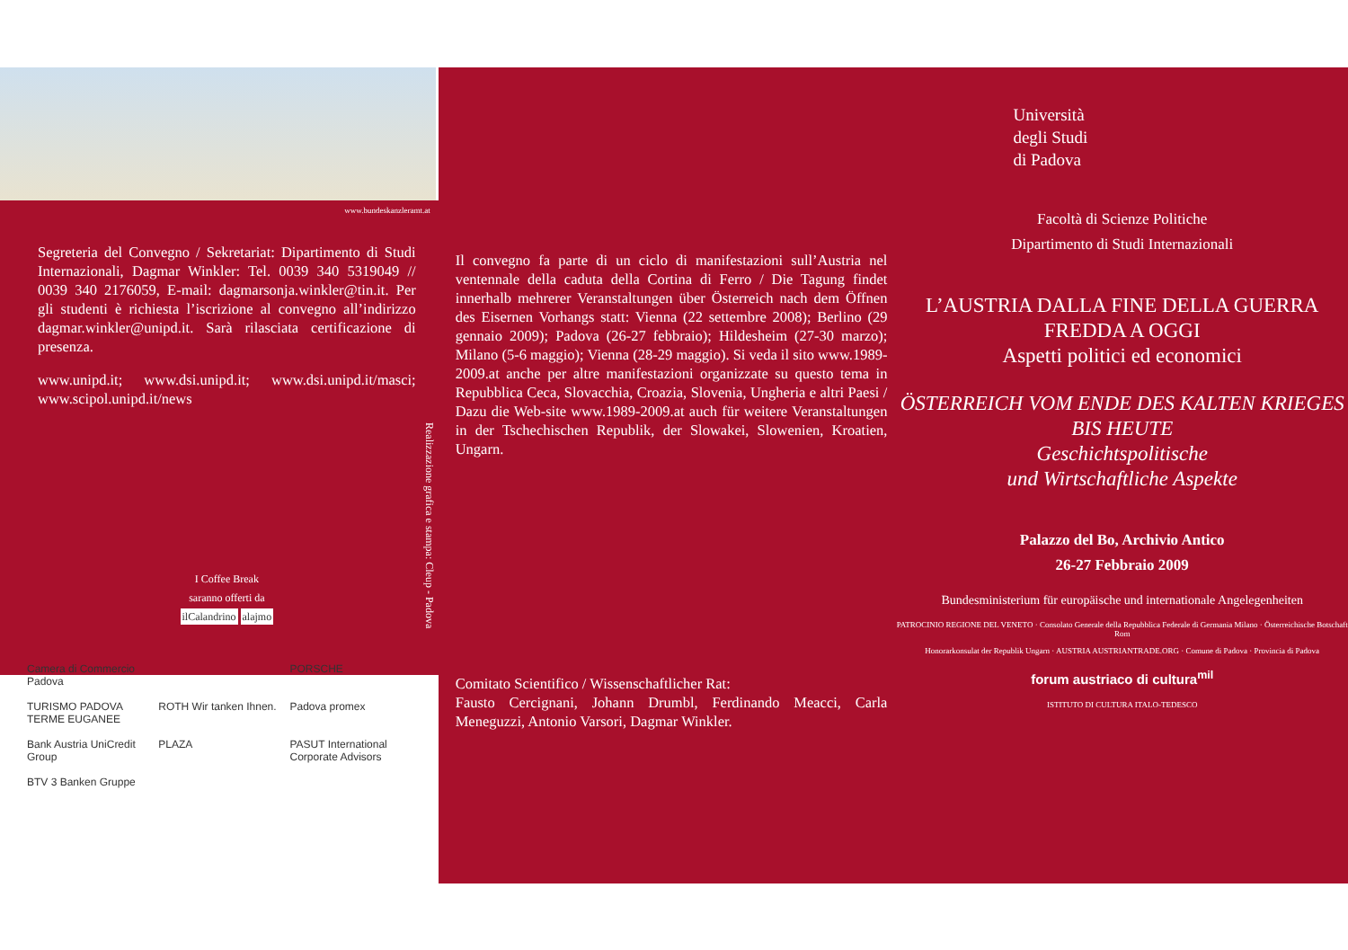www.bundeskanzleramt.at
Segreteria del Convegno / Sekretariat: Dipartimento di Studi Internazionali, Dagmar Winkler: Tel. 0039 340 5319049 // 0039 340 2176059, E-mail: dagmarsonja.winkler@tin.it. Per gli studenti è richiesta l’iscrizione al convegno all’indirizzo dagmar.winkler@unipd.it. Sarà rilasciata certificazione di presenza.
www.unipd.it; www.dsi.unipd.it; www.dsi.unipd.it/masci; www.scipol.unipd.it/news
I Coffee Break
saranno offerti da
ilCalandrino alajmo
Camera di Commercio Padova PORSCHE TURISMO PADOVA TERME EUGANEE ROTH Wir tanken Ihnen. Padova promex Bank Austria UniCredit Group PLAZA PASUT International Corporate Advisors BTV 3 Banken Gruppe
Realizzazione grafica e stampa: Cleup - Padova
Il convegno fa parte di un ciclo di manifestazioni sull’Austria nel ventennale della caduta della Cortina di Ferro / Die Tagung findet innerhalb mehrerer Veranstaltungen über Österreich nach dem Öffnen des Eisernen Vorhangs statt: Vienna (22 settembre 2008); Berlino (29 gennaio 2009); Padova (26-27 febbraio); Hildesheim (27-30 marzo); Milano (5-6 maggio); Vienna (28-29 maggio). Si veda il sito www.1989-2009.at anche per altre manifestazioni organizzate su questo tema in Repubblica Ceca, Slovacchia, Croazia, Slovenia, Ungheria e altri Paesi / Dazu die Web-site www.1989-2009.at auch für weitere Veranstaltungen in der Tschechischen Republik, der Slowakei, Slowenien, Kroatien, Ungarn.
Comitato Scientifico / Wissenschaftlicher Rat:
Fausto Cercignani, Johann Drumbl, Ferdinando Meacci, Carla Meneguzzi, Antonio Varsori, Dagmar Winkler.
Università
degli Studi
di Padova
Facoltà di Scienze Politiche
Dipartimento di Studi Internazionali
L’AUSTRIA DALLA FINE DELLA GUERRA FREDDA A OGGI
Aspetti politici ed economici
ÖSTERREICH VOM ENDE DES KALTEN KRIEGES BIS HEUTE
Geschichtspolitische
und Wirtschaftliche Aspekte
Palazzo del Bo, Archivio Antico
26-27 Febbraio 2009
Bundesministerium für europäische und internationale Angelegenheiten
PATROCINIO REGIONE DEL VENETO · Consolato Generale della Repubblica Federale di Germania Milano · Österreichische Botschaft Rom
Honorarkonsulat der Republik Ungarn · AUSTRIA AUSTRIANTRADE.ORG · Comune di Padova · Provincia di Padova
forum austriaco di cultura<sup>mil</sup>
ISTITUTO DI CULTURA ITALO-TEDESCO